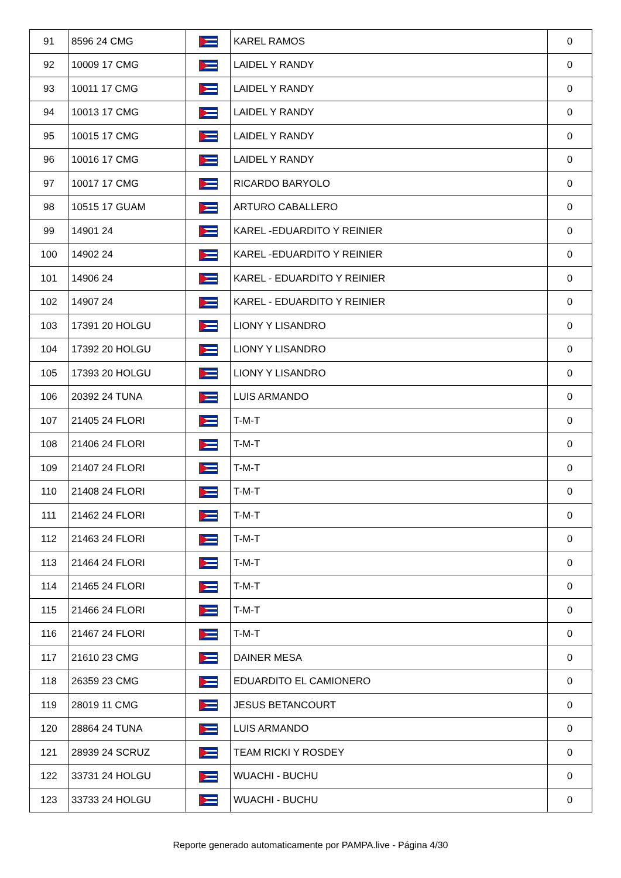| 91 | 8596 24 CMG | | KAREL RAMOS | 0 |
| 92 | 10009 17 CMG | | LAIDEL Y RANDY | 0 |
| 93 | 10011 17 CMG | | LAIDEL Y RANDY | 0 |
| 94 | 10013 17 CMG | | LAIDEL Y RANDY | 0 |
| 95 | 10015 17 CMG | | LAIDEL Y RANDY | 0 |
| 96 | 10016 17 CMG | | LAIDEL Y RANDY | 0 |
| 97 | 10017 17 CMG | | RICARDO BARYOLO | 0 |
| 98 | 10515 17 GUAM | | ARTURO CABALLERO | 0 |
| 99 | 14901 24 | | KAREL -EDUARDITO Y REINIER | 0 |
| 100 | 14902 24 | | KAREL -EDUARDITO Y REINIER | 0 |
| 101 | 14906 24 | | KAREL - EDUARDITO Y REINIER | 0 |
| 102 | 14907 24 | | KAREL - EDUARDITO Y REINIER | 0 |
| 103 | 17391 20 HOLGU | | LIONY Y LISANDRO | 0 |
| 104 | 17392 20 HOLGU | | LIONY Y LISANDRO | 0 |
| 105 | 17393 20 HOLGU | | LIONY Y LISANDRO | 0 |
| 106 | 20392 24 TUNA | | LUIS ARMANDO | 0 |
| 107 | 21405 24 FLORI | | T-M-T | 0 |
| 108 | 21406 24 FLORI | | T-M-T | 0 |
| 109 | 21407 24 FLORI | | T-M-T | 0 |
| 110 | 21408 24 FLORI | | T-M-T | 0 |
| 111 | 21462 24 FLORI | | T-M-T | 0 |
| 112 | 21463 24 FLORI | | T-M-T | 0 |
| 113 | 21464 24 FLORI | | T-M-T | 0 |
| 114 | 21465 24 FLORI | | T-M-T | 0 |
| 115 | 21466 24 FLORI | | T-M-T | 0 |
| 116 | 21467 24 FLORI | | T-M-T | 0 |
| 117 | 21610 23 CMG | | DAINER MESA | 0 |
| 118 | 26359 23 CMG | | EDUARDITO EL CAMIONERO | 0 |
| 119 | 28019 11 CMG | | JESUS BETANCOURT | 0 |
| 120 | 28864 24 TUNA | | LUIS ARMANDO | 0 |
| 121 | 28939 24 SCRUZ | | TEAM RICKI Y ROSDEY | 0 |
| 122 | 33731 24 HOLGU | | WUACHI - BUCHU | 0 |
| 123 | 33733 24 HOLGU | | WUACHI - BUCHU | 0 |
Reporte generado automaticamente por PAMPA.live - Página 4/30